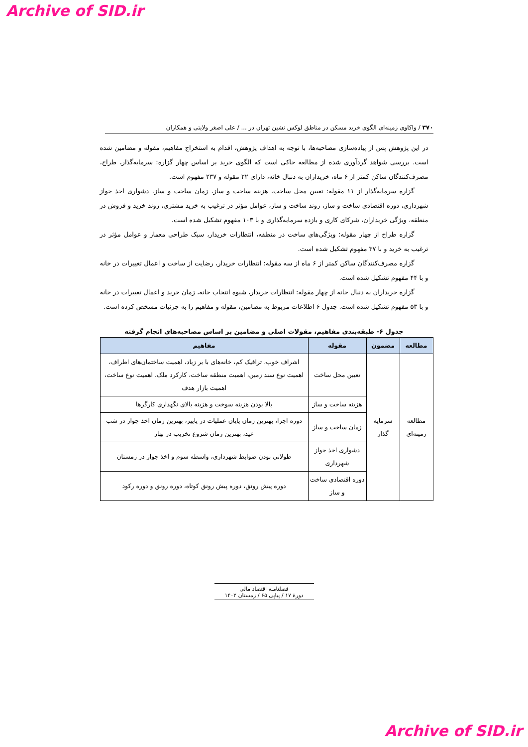Archive of SID.ir
۳۷۰ / واکاوی زمینه‌ای الگوی خرید مسکن در مناطق لوکس نشین تهران در ... / علی اصغر ولایتی و همکاران
در این پژوهش پس از پیاده‌سازی مصاحبه‌ها، با توجه به اهداف پژوهش، اقدام به استخراج مفاهیم، مقوله و مضامین شده است. بررسی شواهد گردآوری شده از مطالعه حاکی است که الگوی خرید بر اساس چهار گزاره: سرمایه‌گذار، طراح، مصرف‌کنندگان ساکن کمتر از ۶ ماه، خریداران به دنبال خانه، دارای ۲۲ مقوله و ۲۳۷ مفهوم است.
گزاره سرمایه‌گذار از ۱۱ مقوله: تعیین محل ساخت، هزینه ساخت و ساز، زمان ساخت و ساز، دشواری اخذ جواز شهرداری، دوره اقتصادی ساخت و ساز، روند ساخت و ساز، عوامل مؤثر در ترغیب به خرید مشتری، روند خرید و فروش در منطقه، ویژگی خریداران، شرکای کاری و بازده سرمایه‌گذاری و با ۱۰۳ مفهوم تشکیل شده است.
گزاره طراح از چهار مقوله: ویژگی‌های ساخت در منطقه، انتظارات خریدار، سبک طراحی معمار و عوامل مؤثر در ترغیب به خرید و با ۳۷ مفهوم تشکیل شده است.
گزاره مصرف‌کنندگان ساکن کمتر از ۶ ماه از سه مقوله: انتظارات خریدار، رضایت از ساخت و اعمال تغییرات در خانه و با ۴۴ مفهوم تشکیل شده است.
گزاره خریداران به دنبال خانه از چهار مقوله: انتظارات خریدار، شیوه انتخاب خانه، زمان خرید و اعمال تغییرات در خانه و با ۵۳ مفهوم تشکیل شده است. جدول ۶ اطلاعات مربوط به مضامین، مقوله و مفاهیم را به جزئیات مشخص کرده است.
جدول ۶- طبقه‌بندی مفاهیم، مقولات اصلی و مضامین بر اساس مصاحبه‌های انجام گرفته
| مطالعه | مضمون | مقوله | مفاهیم |
| --- | --- | --- | --- |
| مطالعه زمینه‌ای | سرمایه گذار | تعیین محل ساخت | اشراف خوب، ترافیک کم، خانه‌های با بر زیاد، اهمیت ساختمان‌های اطراف، اهمیت نوع سند زمین، اهمیت منطقه ساخت، کارکرد ملک، اهمیت نوع ساخت، اهمیت بازار هدف |
| | | هزینه ساخت و ساز | بالا بودن هزینه سوخت و هزینه بالای نگهداری کارگرها |
| | | زمان ساخت و ساز | دوره اجرا، بهترین زمان پایان عملیات در پاییز، بهترین زمان اخذ جواز در شب عید، بهترین زمان شروع تخریب در بهار |
| | | دشواری اخذ جواز شهرداری | طولانی بودن ضوابط شهرداری، واسطه سوم و اخذ جواز در زمستان |
| | | دوره اقتصادی ساخت و ساز | دوره پیش رونق، دوره پیش رونق کوتاه، دوره رونق و دوره رکود |
فصلنامـه اقتصاد مالی
دورۀ ۱۷ / پیاپی ۶۵ / زمستان ۱۴۰۲
Archive of SID.ir